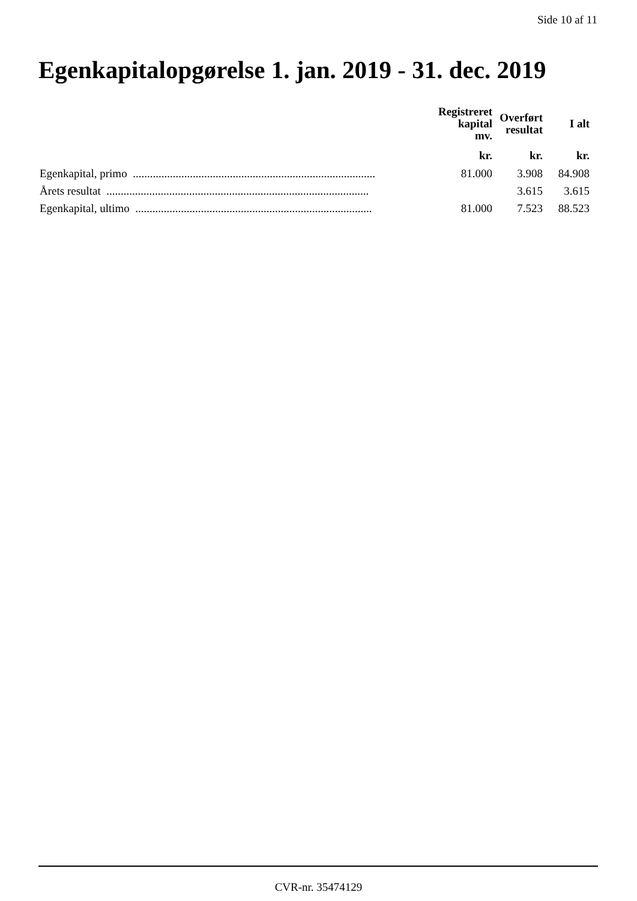Side 10 af 11
Egenkapitalopgørelse 1. jan. 2019 - 31. dec. 2019
| | Registreret kapital mv. | Overført resultat | I alt |
| --- | --- | --- | --- |
| | kr. | kr. | kr. |
| Egenkapital, primo ..................................................................................... | 81.000 | 3.908 | 84.908 |
| Årets resultat ............................................................................................ | | 3.615 | 3.615 |
| Egenkapital, ultimo ................................................................................... | 81.000 | 7.523 | 88.523 |
CVR-nr. 35474129